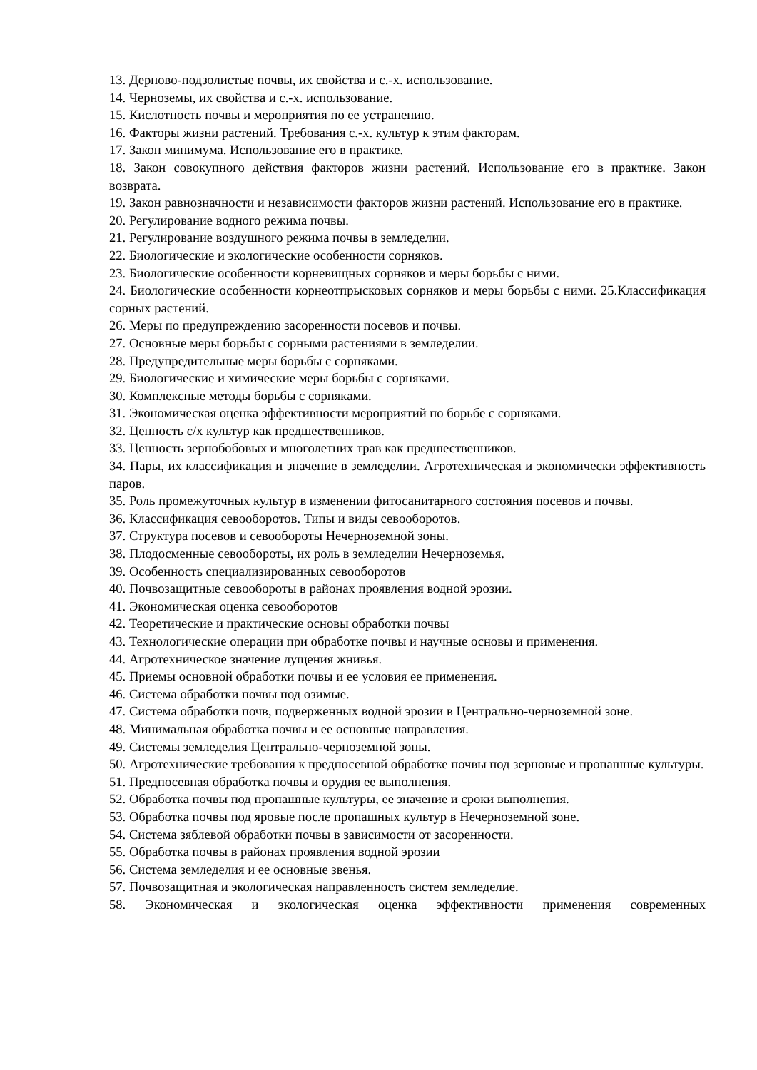13. Дерново-подзолистые почвы, их свойства и с.-х. использование.
14. Черноземы, их свойства и с.-х. использование.
15. Кислотность почвы и мероприятия по ее устранению.
16. Факторы жизни растений. Требования с.-х. культур к этим факторам.
17. Закон минимума. Использование его в практике.
18. Закон совокупного действия факторов жизни растений. Использование его в практике. Закон возврата.
19. Закон равнозначности и независимости факторов жизни растений. Использование его в практике.
20. Регулирование водного режима почвы.
21. Регулирование воздушного режима почвы в земледелии.
22. Биологические и экологические особенности сорняков.
23. Биологические особенности корневищных сорняков и меры борьбы с ними.
24. Биологические особенности корнеотпрысковых сорняков и меры борьбы с ними. 25.Классификация сорных растений.
26. Меры по предупреждению засоренности посевов и почвы.
27. Основные меры борьбы с сорными растениями в земледелии.
28. Предупредительные меры борьбы с сорняками.
29. Биологические и химические меры борьбы с сорняками.
30. Комплексные методы борьбы с сорняками.
31. Экономическая оценка эффективности мероприятий по борьбе с сорняками.
32. Ценность с/х культур как предшественников.
33. Ценность зернобобовых и многолетних трав как предшественников.
34. Пары, их классификация и значение в земледелии. Агротехническая и экономически эффективность паров.
35. Роль промежуточных культур в изменении фитосанитарного состояния посевов и почвы.
36. Классификация севооборотов. Типы и виды севооборотов.
37. Структура посевов и севообороты Нечерноземной зоны.
38. Плодосменные севообороты, их роль в земледелии Нечерноземья.
39. Особенность специализированных севооборотов
40. Почвозащитные севообороты в районах проявления водной эрозии.
41. Экономическая оценка севооборотов
42. Теоретические и практические основы обработки почвы
43. Технологические операции при обработке почвы и научные основы и применения.
44. Агротехническое значение лущения жнивья.
45. Приемы основной обработки почвы и ее условия ее применения.
46. Система обработки почвы под озимые.
47. Система обработки почв, подверженных водной эрозии в Центрально-черноземной зоне.
48. Минимальная обработка почвы и ее основные направления.
49. Системы земледелия Центрально-черноземной зоны.
50. Агротехнические требования к предпосевной обработке почвы под зерновые и пропашные культуры.
51. Предпосевная обработка почвы и орудия ее выполнения.
52. Обработка почвы под пропашные культуры, ее значение и сроки выполнения.
53. Обработка почвы под яровые после пропашных культур в Нечерноземной зоне.
54. Система зяблевой обработки почвы в зависимости от засоренности.
55. Обработка почвы в районах проявления водной эрозии
56. Система земледелия и ее основные звенья.
57. Почвозащитная и экологическая направленность систем земледелие.
58. Экономическая и экологическая оценка эффективности применения современных